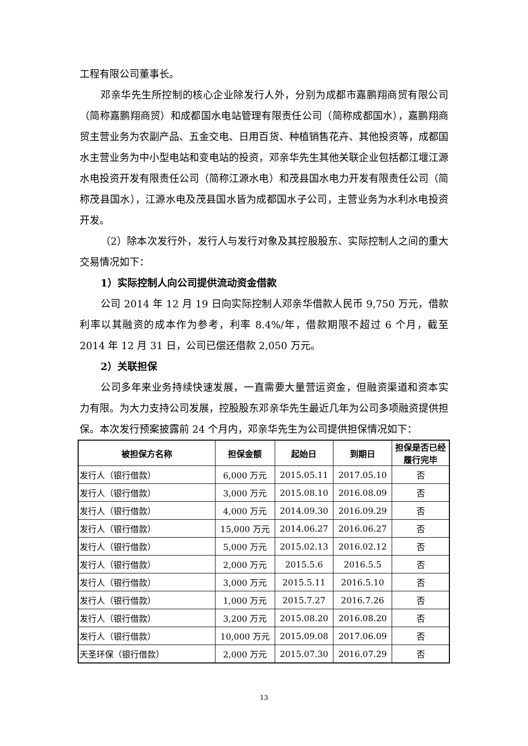工程有限公司董事长。
邓亲华先生所控制的核心企业除发行人外，分别为成都市嘉鹏翔商贸有限公司（简称嘉鹏翔商贸）和成都国水电站管理有限责任公司（简称成都国水），嘉鹏翔商贸主营业务为农副产品、五金交电、日用百货、种植销售花卉、其他投资等，成都国水主营业务为中小型电站和变电站的投资，邓亲华先生其他关联企业包括都江堰江源水电投资开发有限责任公司（简称江源水电）和茂县国水电力开发有限责任公司（简称茂县国水），江源水电及茂县国水皆为成都国水子公司，主营业务为水利水电投资开发。
（2）除本次发行外，发行人与发行对象及其控股股东、实际控制人之间的重大交易情况如下：
1）实际控制人向公司提供流动资金借款
公司 2014 年 12 月 19 日向实际控制人邓亲华借款人民币 9,750 万元，借款利率以其融资的成本作为参考，利率 8.4%/年，借款期限不超过 6 个月，截至 2014 年 12 月 31 日，公司已偿还借款 2,050 万元。
2）关联担保
公司多年来业务持续快速发展，一直需要大量营运资金，但融资渠道和资本实力有限。为大力支持公司发展，控股股东邓亲华先生最近几年为公司多项融资提供担保。本次发行预案披露前 24 个月内，邓亲华先生为公司提供担保情况如下：
| 被担保方名称 | 担保金额 | 起始日 | 到期日 | 担保是否已经履行完毕 |
| --- | --- | --- | --- | --- |
| 发行人（银行借款） | 6,000 万元 | 2015.05.11 | 2017.05.10 | 否 |
| 发行人（银行借款） | 3,000 万元 | 2015.08.10 | 2016.08.09 | 否 |
| 发行人（银行借款） | 4,000 万元 | 2014.09.30 | 2016.09.29 | 否 |
| 发行人（银行借款） | 15,000 万元 | 2014.06.27 | 2016.06.27 | 否 |
| 发行人（银行借款） | 5,000 万元 | 2015.02.13 | 2016.02.12 | 否 |
| 发行人（银行借款） | 2,000 万元 | 2015.5.6 | 2016.5.5 | 否 |
| 发行人（银行借款） | 3,000 万元 | 2015.5.11 | 2016.5.10 | 否 |
| 发行人（银行借款） | 1,000 万元 | 2015.7.27 | 2016.7.26 | 否 |
| 发行人（银行借款） | 3,200 万元 | 2015.08.20 | 2016.08.20 | 否 |
| 发行人（银行借款） | 10,000 万元 | 2015.09.08 | 2017.06.09 | 否 |
| 天圣环保（银行借款） | 2,000 万元 | 2015.07.30 | 2016.07.29 | 否 |
13